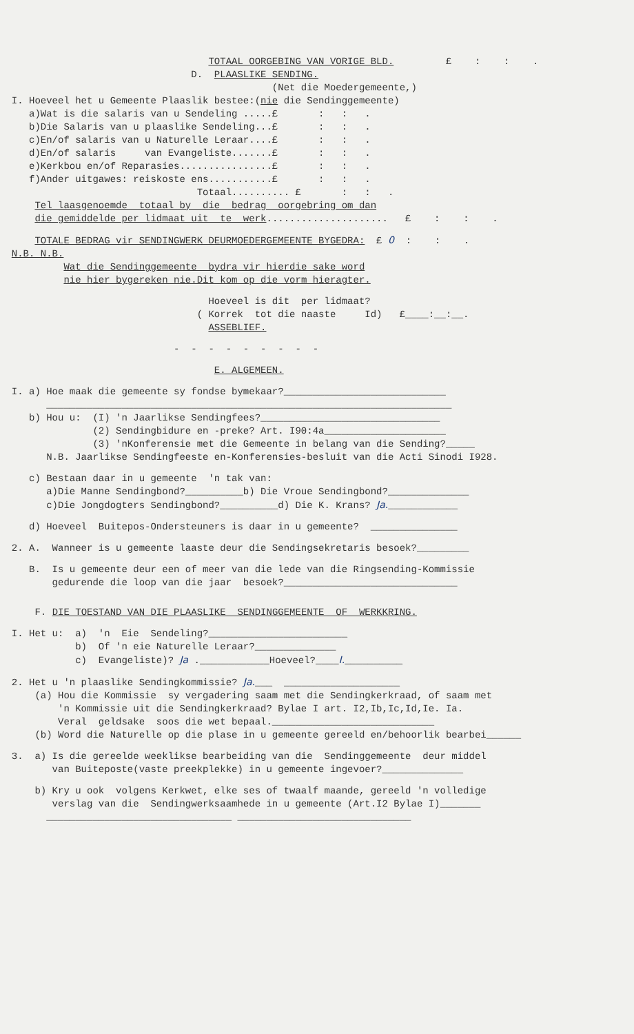TOTAAL OORGEBING VAN VORIGE BLD. £ : : .
D. PLAASLIKE SENDING.
(Net die Moedergemeente,)
I. Hoeveel het u Gemeente Plaaslik bestee:(nie die Sendinggemeente)
a)Wat is die salaris van u Sendeling .....£ : : .
b)Die Salaris van u plaaslike Sendeling...£ : : .
c)En/of salaris van u Naturelle Leraar....£ : : .
d)En/of salaris van Evangeliste.......£ : : .
e)Kerkbou en/of Reparasies................£ : : .
f)Ander uitgawes: reiskoste ens...........£ : : .
Totaal.......... £ : : .
Tel laasgenoemde totaal by die bedrag oorgebring om dan
die gemiddelde per lidmaat uit te werk..................... £ : : .
TOTALE BEDRAG vir SENDINGWERK DEURMOEDERGEMEENTE BYGEDRA: £ 0 : : .
N.B. N.B.
Wat die Sendinggemeente bydra vir hierdie sake word
nie hier bygereken nie.Dit kom op die vorm hieragter.
Hoeveel is dit per lidmaat?
( Korrek tot die naaste Id) £____:__:__.
ASSEBLIEF.
- - - - - - - - -
E. ALGEMEEN.
I. a) Hoe maak die gemeente sy fondse bymekaar?____________________________
______________________________________________________________________
b) Hou u: (I) 'n Jaarlikse Sendingfees?_______________________________
(2) Sendingbidure en -preke? Art. I90:4a_____________________
(3) 'nKonferensie met die Gemeente in belang van die Sending?_____
N.B. Jaarlikse Sendingfeeste en-Konferensies-besluit van die Acti Sinodi I928.
c) Bestaan daar in u gemeente 'n tak van:
a)Die Manne Sendingbond?__________b) Die Vroue Sendingbond?______________
c)Die Jongdogters Sendingbond?__________d) Die K. Krans? Ja.____________
d) Hoeveel Buitepos-Ondersteuners is daar in u gemeente? _______________
2. A. Wanneer is u gemeente laaste deur die Sendingsekretaris besoek?_________
B. Is u gemeente deur een of meer van die lede van die Ringsending-Kommissie
gedurende die loop van die jaar besoek?______________________________
F. DIE TOESTAND VAN DIE PLAASLIKE SENDINGGEMEENTE OF WERKKRING.
I. Het u: a) 'n Eie Sendeling?________________________
b) Of 'n eie Naturelle Leraar?______________
c) Evangeliste)? Ja .____________Hoeveel?____I.__________
2. Het u 'n plaaslike Sendingkommissie? Ja.___ ____________________
(a) Hou die Kommissie sy vergadering saam met die Sendingkerkraad, of saam met
'n Kommissie uit die Sendingkerkraad? Bylae I art. I2,Ib,Ic,Id,Ie. Ia.
Veral geldsake soos die wet bepaal.____________________________
(b) Word die Naturelle op die plase in u gemeente gereeld en/behoorlik bearbei______
3. a) Is die gereelde weeklikse bearbeiding van die Sendinggemeente deur middel
van Buiteposte(vaste preekplekke) in u gemeente ingevoer?______________
b) Kry u ook volgens Kerkwet, elke ses of twaalf maande, gereeld 'n volledige
verslag van die Sendingwerksaamhede in u gemeente (Art.I2 Bylae I)_______
________________________________ ______________________________